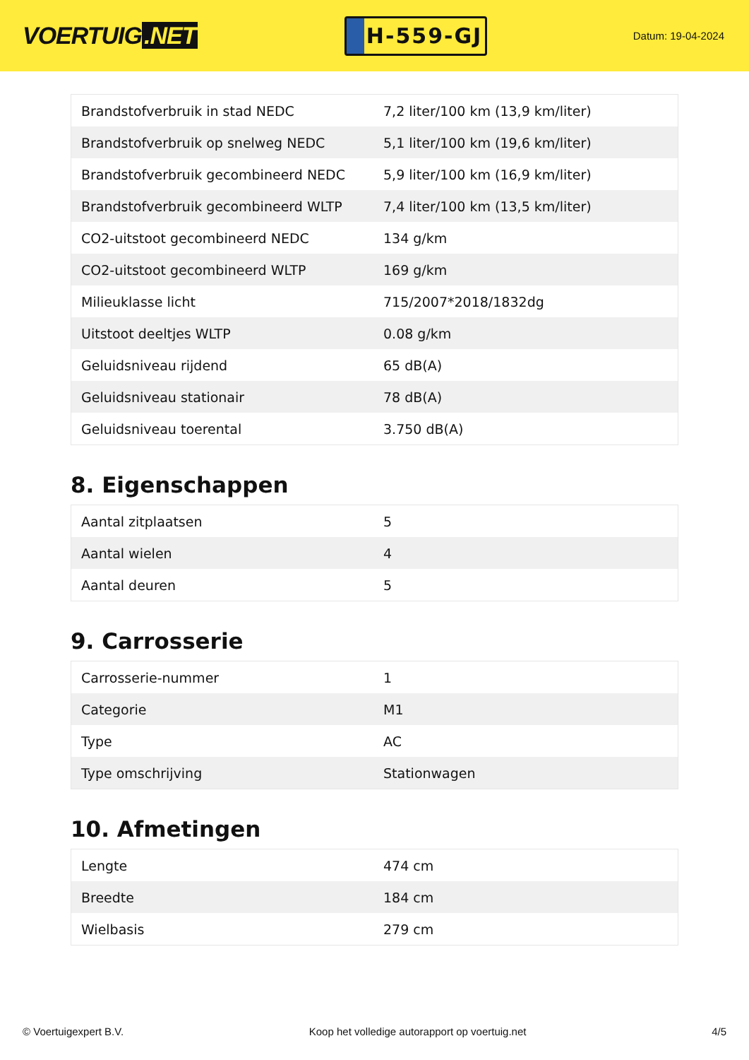VOERTUIG.NET
H-559-GJ
Datum: 19-04-2024
| Brandstofverbruik in stad NEDC | 7,2 liter/100 km (13,9 km/liter) |
| Brandstofverbruik op snelweg NEDC | 5,1 liter/100 km (19,6 km/liter) |
| Brandstofverbruik gecombineerd NEDC | 5,9 liter/100 km (16,9 km/liter) |
| Brandstofverbruik gecombineerd WLTP | 7,4 liter/100 km (13,5 km/liter) |
| CO2-uitstoot gecombineerd NEDC | 134 g/km |
| CO2-uitstoot gecombineerd WLTP | 169 g/km |
| Milieuklasse licht | 715/2007*2018/1832dg |
| Uitstoot deeltjes WLTP | 0.08 g/km |
| Geluidsniveau rijdend | 65 dB(A) |
| Geluidsniveau stationair | 78 dB(A) |
| Geluidsniveau toerental | 3.750 dB(A) |
8. Eigenschappen
| Aantal zitplaatsen | 5 |
| Aantal wielen | 4 |
| Aantal deuren | 5 |
9. Carrosserie
| Carrosserie-nummer | 1 |
| Categorie | M1 |
| Type | AC |
| Type omschrijving | Stationwagen |
10. Afmetingen
| Lengte | 474 cm |
| Breedte | 184 cm |
| Wielbasis | 279 cm |
© Voertuigexpert B.V. Koop het volledige autorapport op voertuig.net 4/5